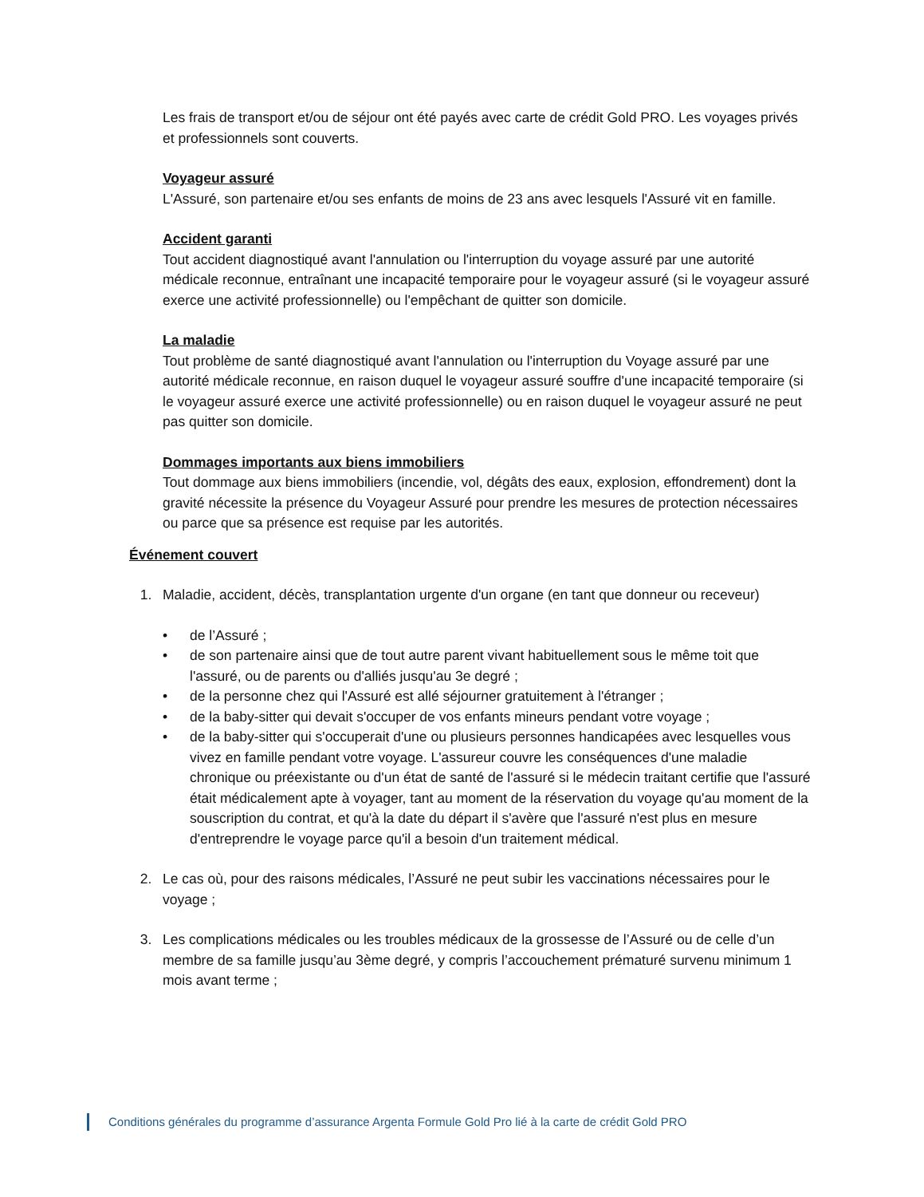Les frais de transport et/ou de séjour ont été payés avec carte de crédit Gold PRO. Les voyages privés et professionnels sont couverts.
Voyageur assuré
L'Assuré, son partenaire et/ou ses enfants de moins de 23 ans avec lesquels l'Assuré vit en famille.
Accident garanti
Tout accident diagnostiqué avant l'annulation ou l'interruption du voyage assuré par une autorité médicale reconnue, entraînant une incapacité temporaire pour le voyageur assuré (si le voyageur assuré exerce une activité professionnelle) ou l'empêchant de quitter son domicile.
La maladie
Tout problème de santé diagnostiqué avant l'annulation ou l'interruption du Voyage assuré par une autorité médicale reconnue, en raison duquel le voyageur assuré souffre d'une incapacité temporaire (si le voyageur assuré exerce une activité professionnelle) ou en raison duquel le voyageur assuré ne peut pas quitter son domicile.
Dommages importants aux biens immobiliers
Tout dommage aux biens immobiliers (incendie, vol, dégâts des eaux, explosion, effondrement) dont la gravité nécessite la présence du Voyageur Assuré pour prendre les mesures de protection nécessaires ou parce que sa présence est requise par les autorités.
Événement couvert
1. Maladie, accident, décès, transplantation urgente d'un organe (en tant que donneur ou receveur)
• de l’Assuré ;
• de son partenaire ainsi que de tout autre parent vivant habituellement sous le même toit que l'assuré, ou de parents ou d'alliés jusqu'au 3e degré ;
• de la personne chez qui l'Assuré est allé séjourner gratuitement à l'étranger ;
• de la baby-sitter qui devait s'occuper de vos enfants mineurs pendant votre voyage ;
• de la baby-sitter qui s'occuperait d'une ou plusieurs personnes handicapées avec lesquelles vous vivez en famille pendant votre voyage. L'assureur couvre les conséquences d'une maladie chronique ou préexistante ou d'un état de santé de l'assuré si le médecin traitant certifie que l'assuré était médicalement apte à voyager, tant au moment de la réservation du voyage qu'au moment de la souscription du contrat, et qu'à la date du départ il s'avère que l'assuré n'est plus en mesure d'entreprendre le voyage parce qu'il a besoin d'un traitement médical.
2. Le cas où, pour des raisons médicales, l’Assuré ne peut subir les vaccinations nécessaires pour le voyage ;
3. Les complications médicales ou les troubles médicaux de la grossesse de l’Assuré ou de celle d’un membre de sa famille jusqu’au 3ème degré, y compris l’accouchement prématuré survenu minimum 1 mois avant terme ;
Conditions générales du programme d’assurance Argenta Formule Gold Pro lié à la carte de crédit Gold PRO